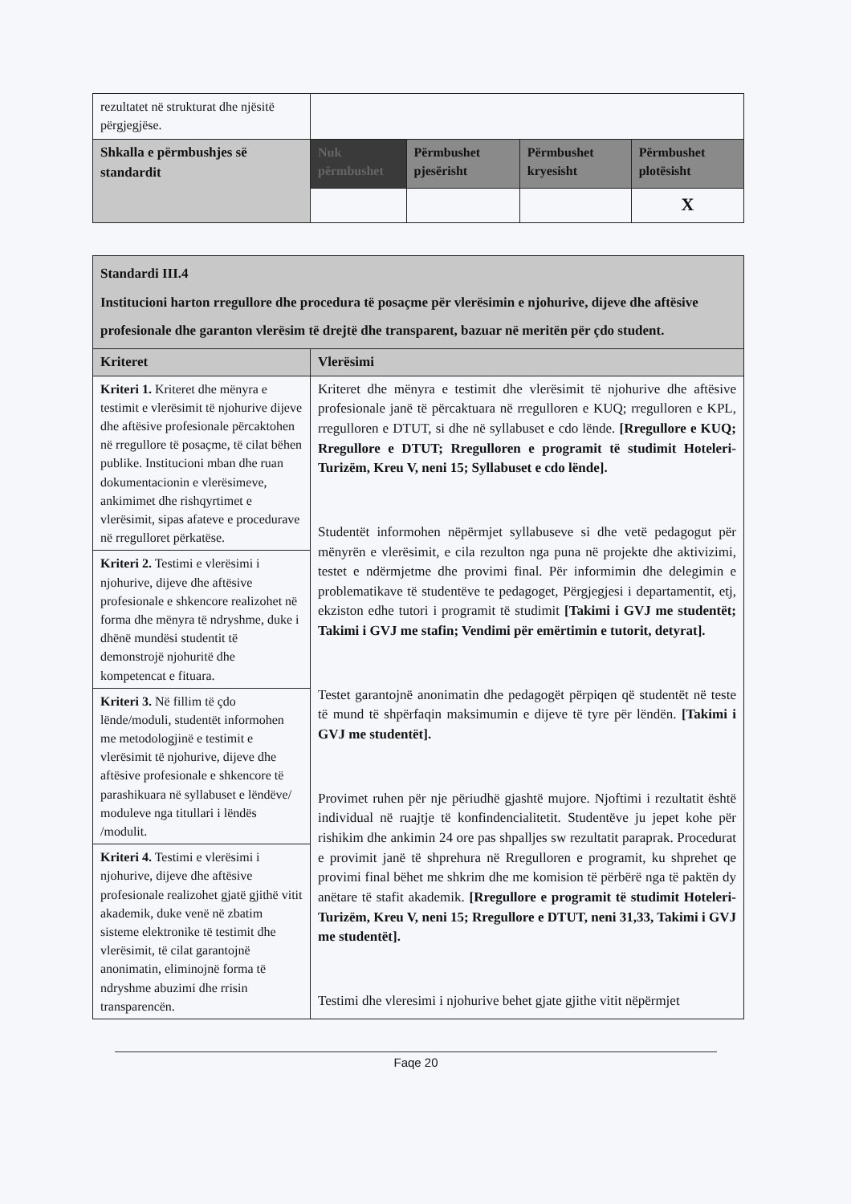| rezultatet në strukturat dhe njësitë përgjegjëse. | | | | |
| Shkalla e përmbushjes së standardit | Nuk përmbushet | Përmbushet pjesërisht | Përmbushet kryesisht | Përmbushet plotësisht |
| | | | | X |
| Standardi III.4 Institucioni harton rregullore dhe procedura të posaçme për vlerësimin e njohurive, dijeve dhe aftësive profesionale dhe garanton vlerësim të drejtë dhe transparent, bazuar në meritën për çdo student. | |
| Kriteret | Vlerësimi |
| Kriteri 1. Kriteret dhe mënyra e testimit e vlerësimit të njohurive dijeve dhe aftësive profesionale përcaktohen në rregullore të posaçme, të cilat bëhen publike. Institucioni mban dhe ruan dokumentacionin e vlerësimeve, ankimimet dhe rishqyrtimet e vlerësimit, sipas afateve e procedurave në rregulloret përkatëse. | Kriteret dhe mënyra e testimit dhe vlerësimit të njohurive dhe aftësive profesionale janë të përcaktuara në rregulloren e KUQ; rregulloren e KPL, rregulloren e DTUT, si dhe në syllabuset e cdo lënde. [Rregullore e KUQ; Rregullore e DTUT; Rregulloren e programit të studimit Hoteleri-Turizëm, Kreu V, neni 15; Syllabuset e cdo lënde]. Studentët informohen nëpërmjet syllabuseve si dhe vetë pedagogut për mënyrën e vlerësimit, e cila rezulton nga puna në projekte dhe aktivizimi, testet e ndërmjetme dhe provimi final. Për informimin dhe delegimin e problematikave të studentëve te pedagoget, Përgjegjesi i departamentit, etj, ekziston edhe tutori i programit të studimit [Takimi i GVJ me studentët; Takimi i GVJ me stafin; Vendimi për emërtimin e tutorit, detyrat]. Testet garantojnë anonimatin dhe pedagogët përpiqen që studentët në teste të mund të shpërfaqin maksimumin e dijeve të tyre për lëndën. [Takimi i GVJ me studentët]. Provimet ruhen për nje përiudhë gjashtë mujore. Njoftimi i rezultatit është individual në ruajtje të konfindencialitetit. Studentëve ju jepet kohe për rishikim dhe ankimin 24 ore pas shpalljes sw rezultatit paraprak. Procedurat e provimit janë të shprehura në Rregulloren e programit, ku shprehet qe provimi final bëhet me shkrim dhe me komision të përbërë nga të paktën dy anëtare të stafit akademik. [Rregullore e programit të studimit Hoteleri-Turizëm, Kreu V, neni 15; Rregullore e DTUT, neni 31,33, Takimi i GVJ me studentët]. Testimi dhe vleresimi i njohurive behet gjate gjithe vitit nëpërmjet |
| Kriteri 2. Testimi e vlerësimi i njohurive, dijeve dhe aftësive profesionale e shkencore realizohet në forma dhe mënyra të ndryshme, duke i dhënë mundësi studentit të demonstrojë njohuritë dhe kompetencat e fituara. | |
| Kriteri 3. Në fillim të çdo lënde/moduli, studentët informohen me metodologjinë e testimit e vlerësimit të njohurive, dijeve dhe aftësive profesionale e shkencore të parashikuara në syllabuset e lëndëve/ moduleve nga titullari i lëndës /modulit. | |
| Kriteri 4. Testimi e vlerësimi i njohurive, dijeve dhe aftësive profesionale realizohet gjatë gjithë vitit akademik, duke venë në zbatim sisteme elektronike të testimit dhe vlerësimit, të cilat garantojnë anonimatin, eliminojnë forma të ndryshme abuzimi dhe rrisin transparencën. | |
Faqe 20